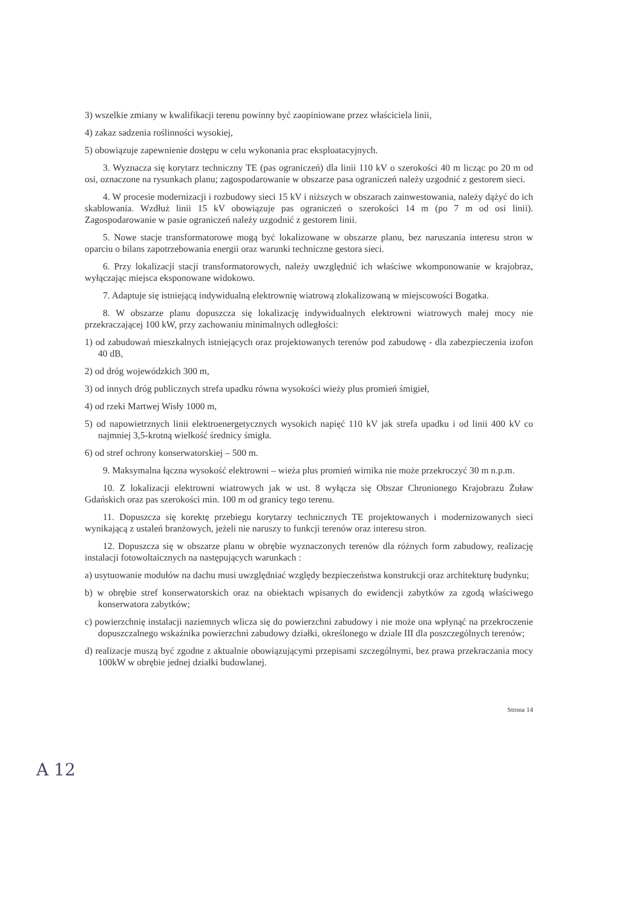3) wszelkie zmiany w kwalifikacji terenu powinny być zaopiniowane przez właściciela linii,
4) zakaz sadzenia roślinności wysokiej,
5) obowiązuje zapewnienie dostępu w celu wykonania prac eksploatacyjnych.
3. Wyznacza się korytarz techniczny TE (pas ograniczeń) dla linii 110 kV o szerokości 40 m licząc po 20 m od osi, oznaczone na rysunkach planu; zagospodarowanie w obszarze pasa ograniczeń należy uzgodnić z gestorem sieci.
4. W procesie modernizacji i rozbudowy sieci 15 kV i niższych w obszarach zainwestowania, należy dążyć do ich skablowania. Wzdłuż linii 15 kV obowiązuje pas ograniczeń o szerokości 14 m (po 7 m od osi linii). Zagospodarowanie w pasie ograniczeń należy uzgodnić z gestorem linii.
5. Nowe stacje transformatorowe mogą być lokalizowane w obszarze planu, bez naruszania interesu stron w oparciu o bilans zapotrzebowania energii oraz warunki techniczne gestora sieci.
6. Przy lokalizacji stacji transformatorowych, należy uwzględnić ich właściwe wkomponowanie w krajobraz, wyłączając miejsca eksponowane widokowo.
7. Adaptuje się istniejącą indywidualną elektrownię wiatrową zlokalizowaną w miejscowości Bogatka.
8. W obszarze planu dopuszcza się lokalizację indywidualnych elektrowni wiatrowych małej mocy nie przekraczającej 100 kW, przy zachowaniu minimalnych odległości:
1) od zabudowań mieszkalnych istniejących oraz projektowanych terenów pod zabudowę - dla zabezpieczenia izofon 40 dB,
2) od dróg wojewódzkich 300 m,
3) od innych dróg publicznych strefa upadku równa wysokości wieży plus promień śmigieł,
4) od rzeki Martwej Wisły 1000 m,
5) od napowietrznych linii elektroenergetycznych wysokich napięć 110 kV jak strefa upadku i od linii 400 kV co najmniej 3,5-krotną wielkość średnicy śmigła.
6) od stref ochrony konserwatorskiej – 500 m.
9. Maksymalna łączna wysokość elektrowni – wieża plus promień wirnika nie może przekroczyć 30 m n.p.m.
10. Z lokalizacji elektrowni wiatrowych jak w ust. 8 wyłącza się Obszar Chronionego Krajobrazu Żuław Gdańskich oraz pas szerokości min. 100 m od granicy tego terenu.
11. Dopuszcza się korektę przebiegu korytarzy technicznych TE projektowanych i modernizowanych sieci wynikającą z ustaleń branżowych, jeżeli nie naruszy to funkcji terenów oraz interesu stron.
12. Dopuszcza się w obszarze planu w obrębie wyznaczonych terenów dla różnych form zabudowy, realizację instalacji fotowoltaicznych na następujących warunkach :
a) usytuowanie modułów na dachu musi uwzględniać względy bezpieczeństwa konstrukcji oraz architekturę budynku;
b) w obrębie stref konserwatorskich oraz na obiektach wpisanych do ewidencji zabytków za zgodą właściwego konserwatora zabytków;
c) powierzchnię instalacji naziemnych wlicza się do powierzchni zabudowy i nie może ona wpłynąć na przekroczenie dopuszczalnego wskaźnika powierzchni zabudowy działki, określonego w dziale III dla poszczególnych terenów;
d) realizacje muszą być zgodne z aktualnie obowiązującymi przepisami szczególnymi, bez prawa przekraczania mocy 100kW w obrębie jednej działki budowlanej.
Strona 14
A 12